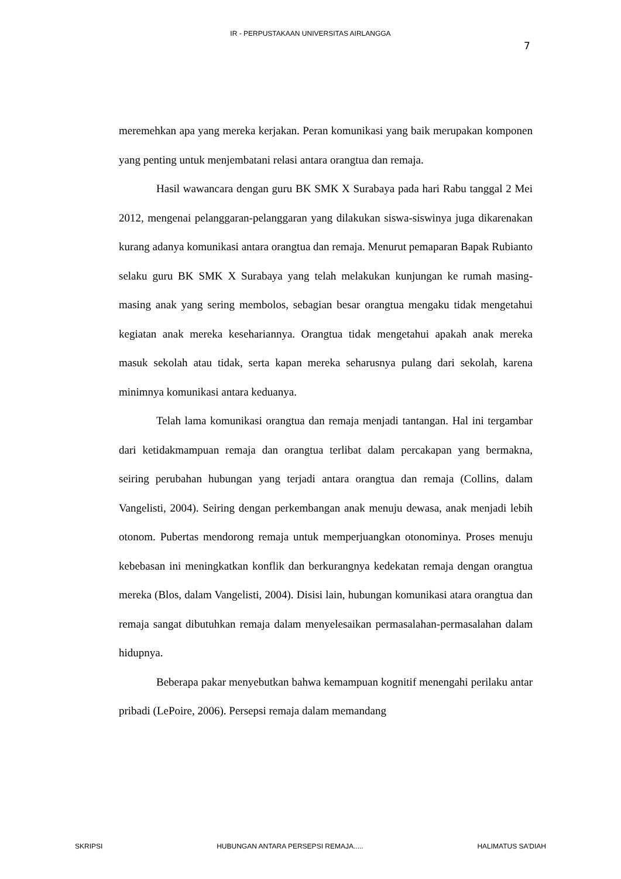IR - PERPUSTAKAAN UNIVERSITAS AIRLANGGA
7
meremehkan apa yang mereka kerjakan. Peran komunikasi yang baik merupakan komponen yang penting untuk menjembatani relasi antara orangtua dan remaja.
Hasil wawancara dengan guru BK SMK X Surabaya pada hari Rabu tanggal 2 Mei 2012, mengenai pelanggaran-pelanggaran yang dilakukan siswa-siswinya juga dikarenakan kurang adanya komunikasi antara orangtua dan remaja. Menurut pemaparan Bapak Rubianto selaku guru BK SMK X Surabaya yang telah melakukan kunjungan ke rumah masing-masing anak yang sering membolos, sebagian besar orangtua mengaku tidak mengetahui kegiatan anak mereka kesehariannya. Orangtua tidak mengetahui apakah anak mereka masuk sekolah atau tidak, serta kapan mereka seharusnya pulang dari sekolah, karena minimnya komunikasi antara keduanya.
Telah lama komunikasi orangtua dan remaja menjadi tantangan. Hal ini tergambar dari ketidakmampuan remaja dan orangtua terlibat dalam percakapan yang bermakna, seiring perubahan hubungan yang terjadi antara orangtua dan remaja (Collins, dalam Vangelisti, 2004). Seiring dengan perkembangan anak menuju dewasa, anak menjadi lebih otonom. Pubertas mendorong remaja untuk memperjuangkan otonominya. Proses menuju kebebasan ini meningkatkan konflik dan berkurangnya kedekatan remaja dengan orangtua mereka (Blos, dalam Vangelisti, 2004). Disisi lain, hubungan komunikasi atara orangtua dan remaja sangat dibutuhkan remaja dalam menyelesaikan permasalahan-permasalahan dalam hidupnya.
Beberapa pakar menyebutkan bahwa kemampuan kognitif menengahi perilaku antar pribadi (LePoire, 2006). Persepsi remaja dalam memandang
SKRIPSI HUBUNGAN ANTARA PERSEPSI REMAJA..... HALIMATUS SA’DIAH